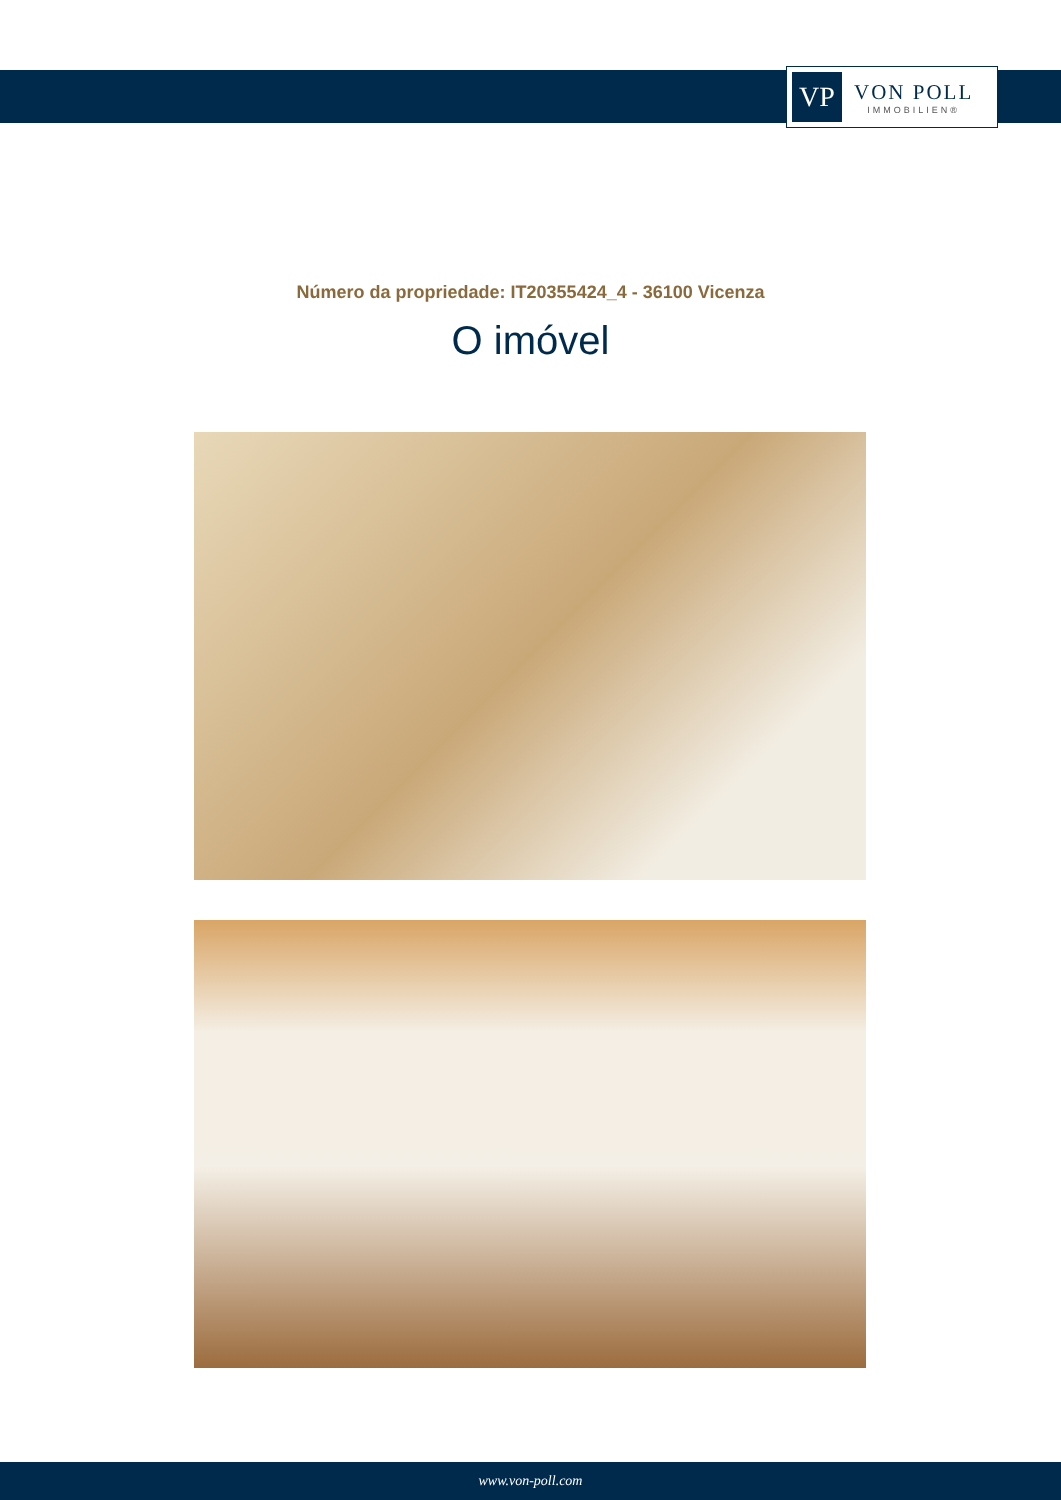VP
VON POLL
IMMOBILIEN®
Número da propriedade: IT20355424_4 - 36100 Vicenza
O imóvel
www.von-poll.com